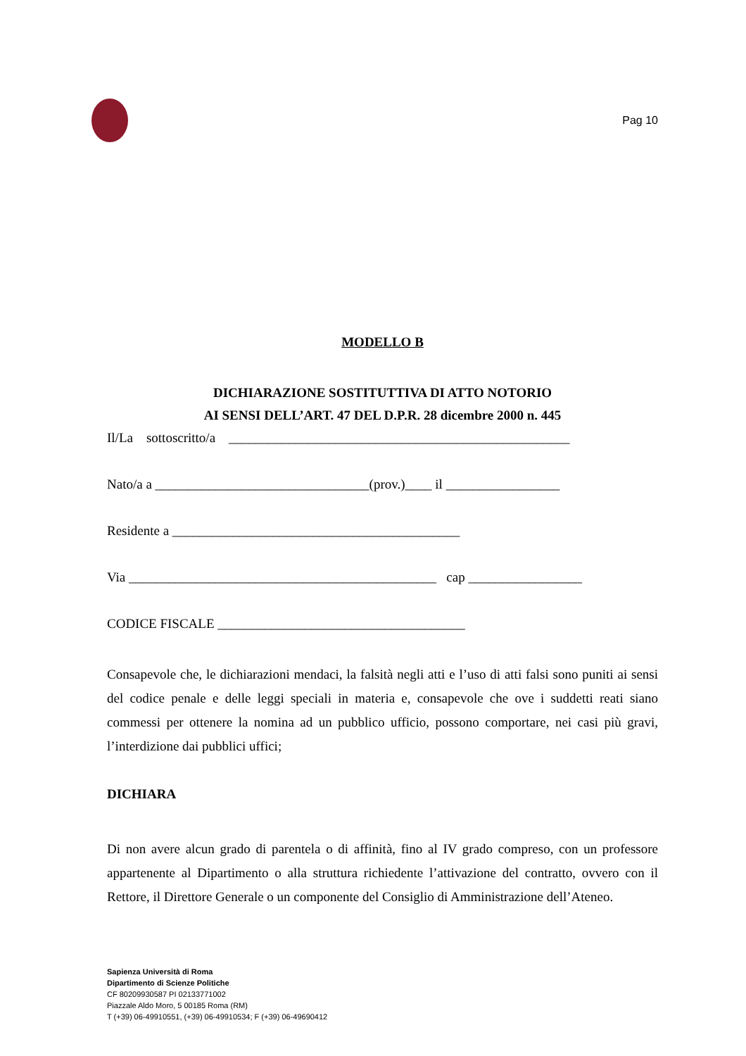Pag 10
MODELLO B
DICHIARAZIONE SOSTITUTTIVA DI ATTO NOTORIO
AI SENSI DELL’ART. 47 DEL D.P.R. 28 dicembre 2000 n. 445
Il/La sottoscritto/a ___________________________________________________
Nato/a a ________________________________(prov.)____ il _________________
Residente a ___________________________________________
Via ______________________________________________ cap _________________
CODICE FISCALE _____________________________________
Consapevole che, le dichiarazioni mendaci, la falsità negli atti e l’uso di atti falsi sono puniti ai sensi del codice penale e delle leggi speciali in materia e, consapevole che ove i suddetti reati siano commessi per ottenere la nomina ad un pubblico ufficio, possono comportare, nei casi più gravi, l’interdizione dai pubblici uffici;
DICHIARA
Di non avere alcun grado di parentela o di affinità, fino al IV grado compreso, con un professore appartenente al Dipartimento o alla struttura richiedente l’attivazione del contratto, ovvero con il Rettore, il Direttore Generale o un componente del Consiglio di Amministrazione dell’Ateneo.
Sapienza Università di Roma
Dipartimento di Scienze Politiche
CF 80209930587 PI 02133771002
Piazzale Aldo Moro, 5 00185 Roma (RM)
T (+39) 06-49910551, (+39) 06-49910534; F (+39) 06-49690412